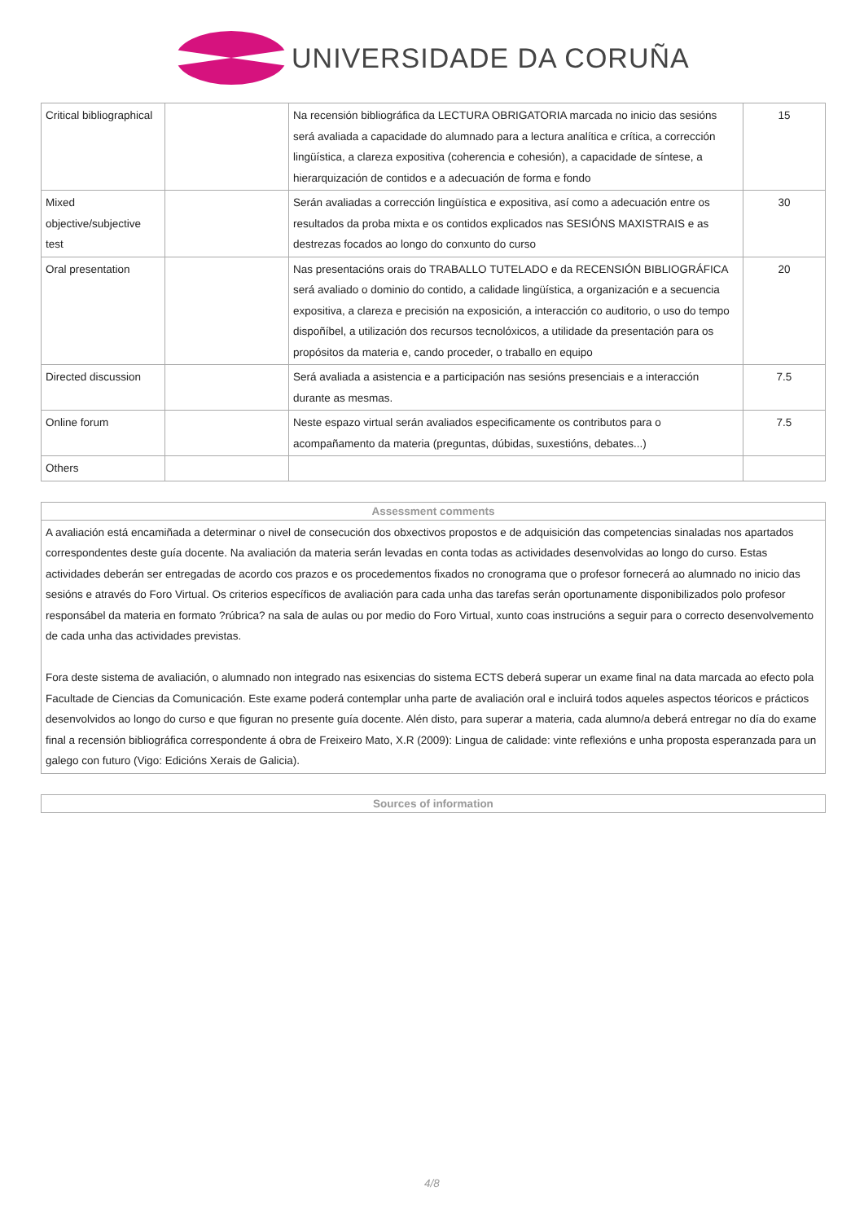UNIVERSIDADE DA CORUÑA
| Critical bibliographical | | Na recensión bibliográfica da LECTURA OBRIGATORIA marcada no inicio das sesións será avaliada a capacidade do alumnado para a lectura analítica e crítica, a corrección lingüística, a clareza expositiva (coherencia e cohesión), a capacidade de síntese, a hierarquización de contidos e a adecuación de forma e fondo | 15 |
| Mixed objective/subjective test | | Serán avaliadas a corrección lingüística e expositiva, así como a adecuación entre os resultados da proba mixta e os contidos explicados nas SESIÓNS MAXISTRAIS e as destrezas focados ao longo do conxunto do curso | 30 |
| Oral presentation | | Nas presentacións orais do TRABALLO TUTELADO e da RECENSIÓN BIBLIOGRÁFICA será avaliado o dominio do contido, a calidade lingüística, a organización e a secuencia expositiva, a clareza e precisión na exposición, a interacción co auditorio, o uso do tempo dispoñíbel, a utilización dos recursos tecnolóxicos, a utilidade da presentación para os propósitos da materia e, cando proceder, o traballo en equipo | 20 |
| Directed discussion | | Será avaliada a asistencia e a participación nas sesións presenciais e a interacción durante as mesmas. | 7.5 |
| Online forum | | Neste espazo virtual serán avaliados especificamente os contributos para o acompañamento da materia (preguntas, dúbidas, suxestións, debates...) | 7.5 |
| Others | | | |
Assessment comments
A avaliación está encamiñada a determinar o nivel de consecución dos obxectivos propostos e de adquisición das competencias sinaladas nos apartados correspondentes deste guía docente. Na avaliación da materia serán levadas en conta todas as actividades desenvolvidas ao longo do curso. Estas actividades deberán ser entregadas de acordo cos prazos e os procedementos fixados no cronograma que o profesor fornecerá ao alumnado no inicio das sesións e através do Foro Virtual. Os criterios específicos de avaliación para cada unha das tarefas serán oportunamente disponibilizados polo profesor responsábel da materia en formato ?rúbrica? na sala de aulas ou por medio do Foro Virtual, xunto coas instrucións a seguir para o correcto desenvolvemento de cada unha das actividades previstas.
Fora deste sistema de avaliación, o alumnado non integrado nas esixencias do sistema ECTS deberá superar un exame final na data marcada ao efecto pola Facultade de Ciencias da Comunicación. Este exame poderá contemplar unha parte de avaliación oral e incluirá todos aqueles aspectos téoricos e prácticos desenvolvidos ao longo do curso e que figuran no presente guía docente. Alén disto, para superar a materia, cada alumno/a deberá entregar no día do exame final a recensión bibliográfica correspondente á obra de Freixeiro Mato, X.R (2009): Lingua de calidade: vinte reflexións e unha proposta esperanzada para un galego con futuro (Vigo: Edicións Xerais de Galicia).
Sources of information
4/8